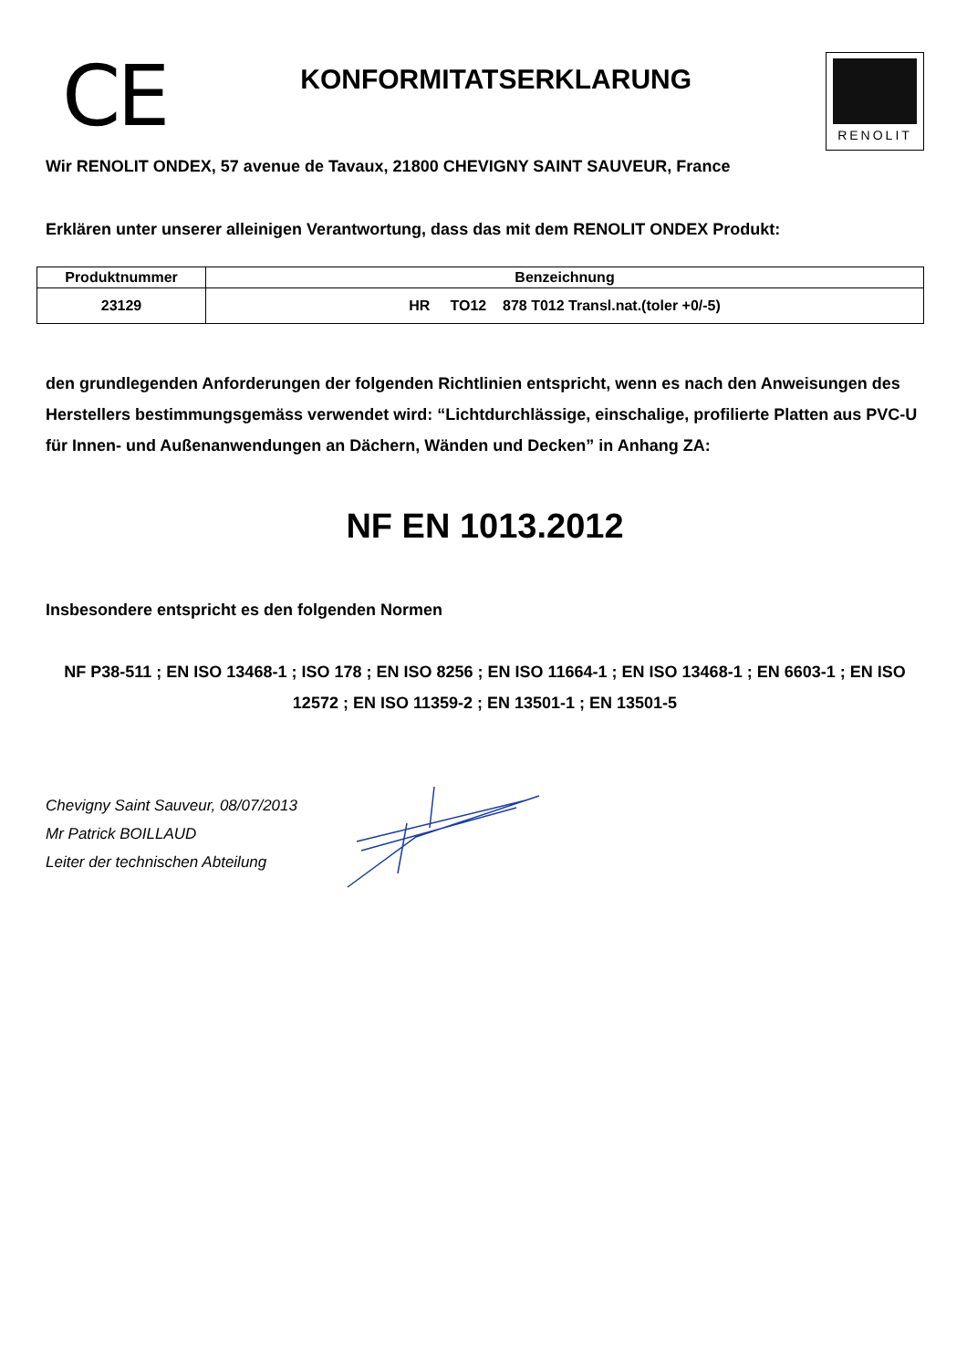CE
KONFORMITATSERKLARUNG
RENOLIT
Wir RENOLIT ONDEX, 57 avenue de Tavaux, 21800 CHEVIGNY SAINT SAUVEUR, France
Erklären unter unserer alleinigen Verantwortung, dass das mit dem RENOLIT ONDEX Produkt:
| Produktnummer | Benzeichnung |
| --- | --- |
| 23129 | HR TO12 878 T012 Transl.nat.(toler +0/-5) |
den grundlegenden Anforderungen der folgenden Richtlinien entspricht, wenn es nach den Anweisungen des Herstellers bestimmungsgemäss verwendet wird: “Lichtdurchlässige, einschalige, profilierte Platten aus PVC-U für Innen- und Außenanwendungen an Dächern, Wänden und Decken” in Anhang ZA:
NF EN 1013.2012
Insbesondere entspricht es den folgenden Normen
NF P38-511 ; EN ISO 13468-1 ; ISO 178 ; EN ISO 8256 ; EN ISO 11664-1 ; EN ISO 13468-1 ; EN 6603-1 ; EN ISO 12572 ; EN ISO 11359-2 ; EN 13501-1 ; EN 13501-5
Chevigny Saint Sauveur, 08/07/2013
Mr Patrick BOILLAUD
Leiter der technischen Abteilung